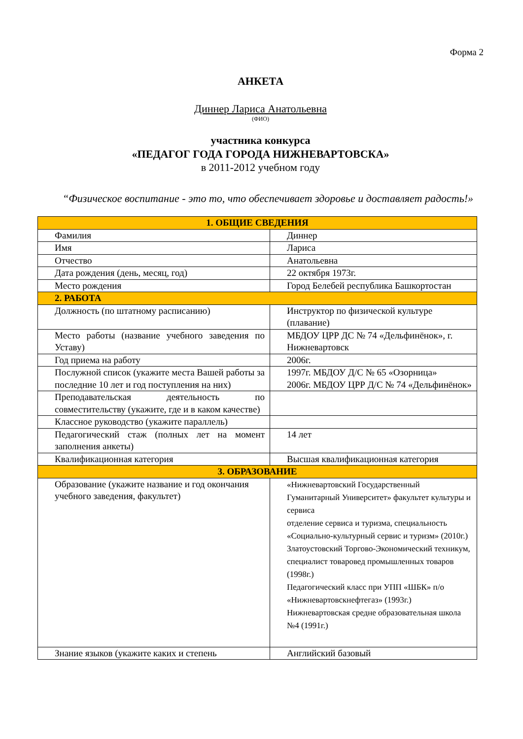Форма 2
АНКЕТА
Диннер Лариса Анатольевна
(ФИО)
участника конкурса
«ПЕДАГОГ ГОДА ГОРОДА НИЖНЕВАРТОВСКА»
в 2011-2012 учебном году
“Физическое воспитание - это то, что обеспечивает здоровье и доставляет радость!»
| 1. ОБЩИЕ СВЕДЕНИЯ | |
| --- | --- |
| Фамилия | Диннер |
| Имя | Лариса |
| Отчество | Анатольевна |
| Дата рождения (день, месяц, год) | 22 октября 1973г. |
| Место рождения | Город Белебей республика Башкортостан |
| 2. РАБОТА | |
| Должность (по штатному расписанию) | Инструктор по физической культуре (плавание) |
| Место работы (название учебного заведения по Уставу) | МБДОУ ЦРР ДС № 74 «Дельфинёнок», г. Нижневартовск |
| Год приема на работу | 2006г. |
| Послужной список (укажите места Вашей работы за последние 10 лет и год поступления на них) | 1997г. МБДОУ Д/С № 65 «Озорница» 2006г. МБДОУ ЦРР Д/С № 74 «Дельфинёнок» |
| Преподавательская деятельность по совместительству (укажите, где и в каком качестве) | |
| Классное руководство (укажите параллель) | |
| Педагогический стаж (полных лет на момент заполнения анкеты) | 14 лет |
| Квалификационная категория | Высшая квалификационная категория |
| 3. ОБРАЗОВАНИЕ | |
| Образование (укажите название и год окончания учебного заведения, факультет) | «Нижневартовский Государственный Гуманитарный Университет» факультет культуры и сервиса отделение сервиса и туризма, специальность «Социально-культурный сервис и туризм» (2010г.) Златоустовский Торгово-Экономический техникум, специалист товаровед промышленных товаров (1998г.) Педагогический класс при УПП «ШБК» п/о «Нижневартовскнефтегаз» (1993г.) Нижневартовская средне образовательная школа №4 (1991г.) |
| Знание языков (укажите каких и степень | Английский базовый |